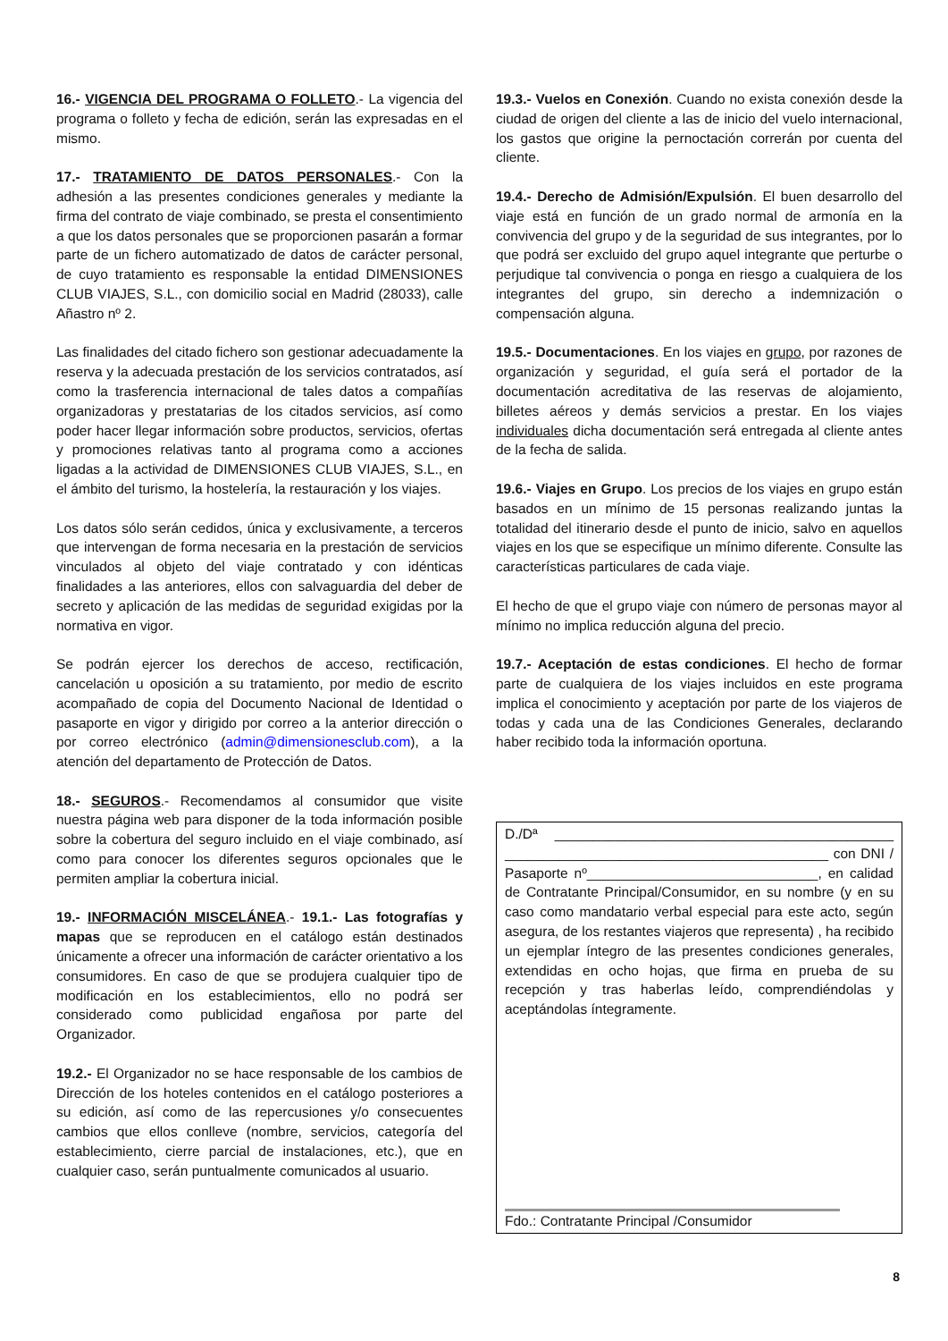16.- VIGENCIA DEL PROGRAMA O FOLLETO.- La vigencia del programa o folleto y fecha de edición, serán las expresadas en el mismo.
17.- TRATAMIENTO DE DATOS PERSONALES.- Con la adhesión a las presentes condiciones generales y mediante la firma del contrato de viaje combinado, se presta el consentimiento a que los datos personales que se proporcionen pasarán a formar parte de un fichero automatizado de datos de carácter personal, de cuyo tratamiento es responsable la entidad DIMENSIONES CLUB VIAJES, S.L., con domicilio social en Madrid (28033), calle Añastro nº 2.
Las finalidades del citado fichero son gestionar adecuadamente la reserva y la adecuada prestación de los servicios contratados, así como la trasferencia internacional de tales datos a compañías organizadoras y prestatarias de los citados servicios, así como poder hacer llegar información sobre productos, servicios, ofertas y promociones relativas tanto al programa como a acciones ligadas a la actividad de DIMENSIONES CLUB VIAJES, S.L., en el ámbito del turismo, la hostelería, la restauración y los viajes.
Los datos sólo serán cedidos, única y exclusivamente, a terceros que intervengan de forma necesaria en la prestación de servicios vinculados al objeto del viaje contratado y con idénticas finalidades a las anteriores, ellos con salvaguardia del deber de secreto y aplicación de las medidas de seguridad exigidas por la normativa en vigor.
Se podrán ejercer los derechos de acceso, rectificación, cancelación u oposición a su tratamiento, por medio de escrito acompañado de copia del Documento Nacional de Identidad o pasaporte en vigor y dirigido por correo a la anterior dirección o por correo electrónico (admin@dimensionesclub.com), a la atención del departamento de Protección de Datos.
18.- SEGUROS.- Recomendamos al consumidor que visite nuestra página web para disponer de la toda información posible sobre la cobertura del seguro incluido en el viaje combinado, así como para conocer los diferentes seguros opcionales que le permiten ampliar la cobertura inicial.
19.- INFORMACIÓN MISCELÁNEA.- 19.1.- Las fotografías y mapas que se reproducen en el catálogo están destinados únicamente a ofrecer una información de carácter orientativo a los consumidores. En caso de que se produjera cualquier tipo de modificación en los establecimientos, ello no podrá ser considerado como publicidad engañosa por parte del Organizador.
19.2.- El Organizador no se hace responsable de los cambios de Dirección de los hoteles contenidos en el catálogo posteriores a su edición, así como de las repercusiones y/o consecuentes cambios que ellos conlleve (nombre, servicios, categoría del establecimiento, cierre parcial de instalaciones, etc.), que en cualquier caso, serán puntualmente comunicados al usuario.
19.3.- Vuelos en Conexión. Cuando no exista conexión desde la ciudad de origen del cliente a las de inicio del vuelo internacional, los gastos que origine la pernoctación correrán por cuenta del cliente.
19.4.- Derecho de Admisión/Expulsión. El buen desarrollo del viaje está en función de un grado normal de armonía en la convivencia del grupo y de la seguridad de sus integrantes, por lo que podrá ser excluido del grupo aquel integrante que perturbe o perjudique tal convivencia o ponga en riesgo a cualquiera de los integrantes del grupo, sin derecho a indemnización o compensación alguna.
19.5.- Documentaciones. En los viajes en grupo, por razones de organización y seguridad, el guía será el portador de la documentación acreditativa de las reservas de alojamiento, billetes aéreos y demás servicios a prestar. En los viajes individuales dicha documentación será entregada al cliente antes de la fecha de salida.
19.6.- Viajes en Grupo. Los precios de los viajes en grupo están basados en un mínimo de 15 personas realizando juntas la totalidad del itinerario desde el punto de inicio, salvo en aquellos viajes en los que se especifique un mínimo diferente. Consulte las características particulares de cada viaje.
El hecho de que el grupo viaje con número de personas mayor al mínimo no implica reducción alguna del precio.
19.7.- Aceptación de estas condiciones. El hecho de formar parte de cualquiera de los viajes incluidos en este programa implica el conocimiento y aceptación por parte de los viajeros de todas y cada una de las Condiciones Generales, declarando haber recibido toda la información oportuna.
D./Dª ____________________________________________ __________________________________________ con DNI / Pasaporte nº______________________________, en calidad de Contratante Principal/Consumidor, en su nombre (y en su caso como mandatario verbal especial para este acto, según asegura, de los restantes viajeros que representa) , ha recibido un ejemplar íntegro de las presentes condiciones generales, extendidas en ocho hojas, que firma en prueba de su recepción y tras haberlas leído, comprendiéndolas y aceptándolas íntegramente.
Fdo.: Contratante Principal /Consumidor
8